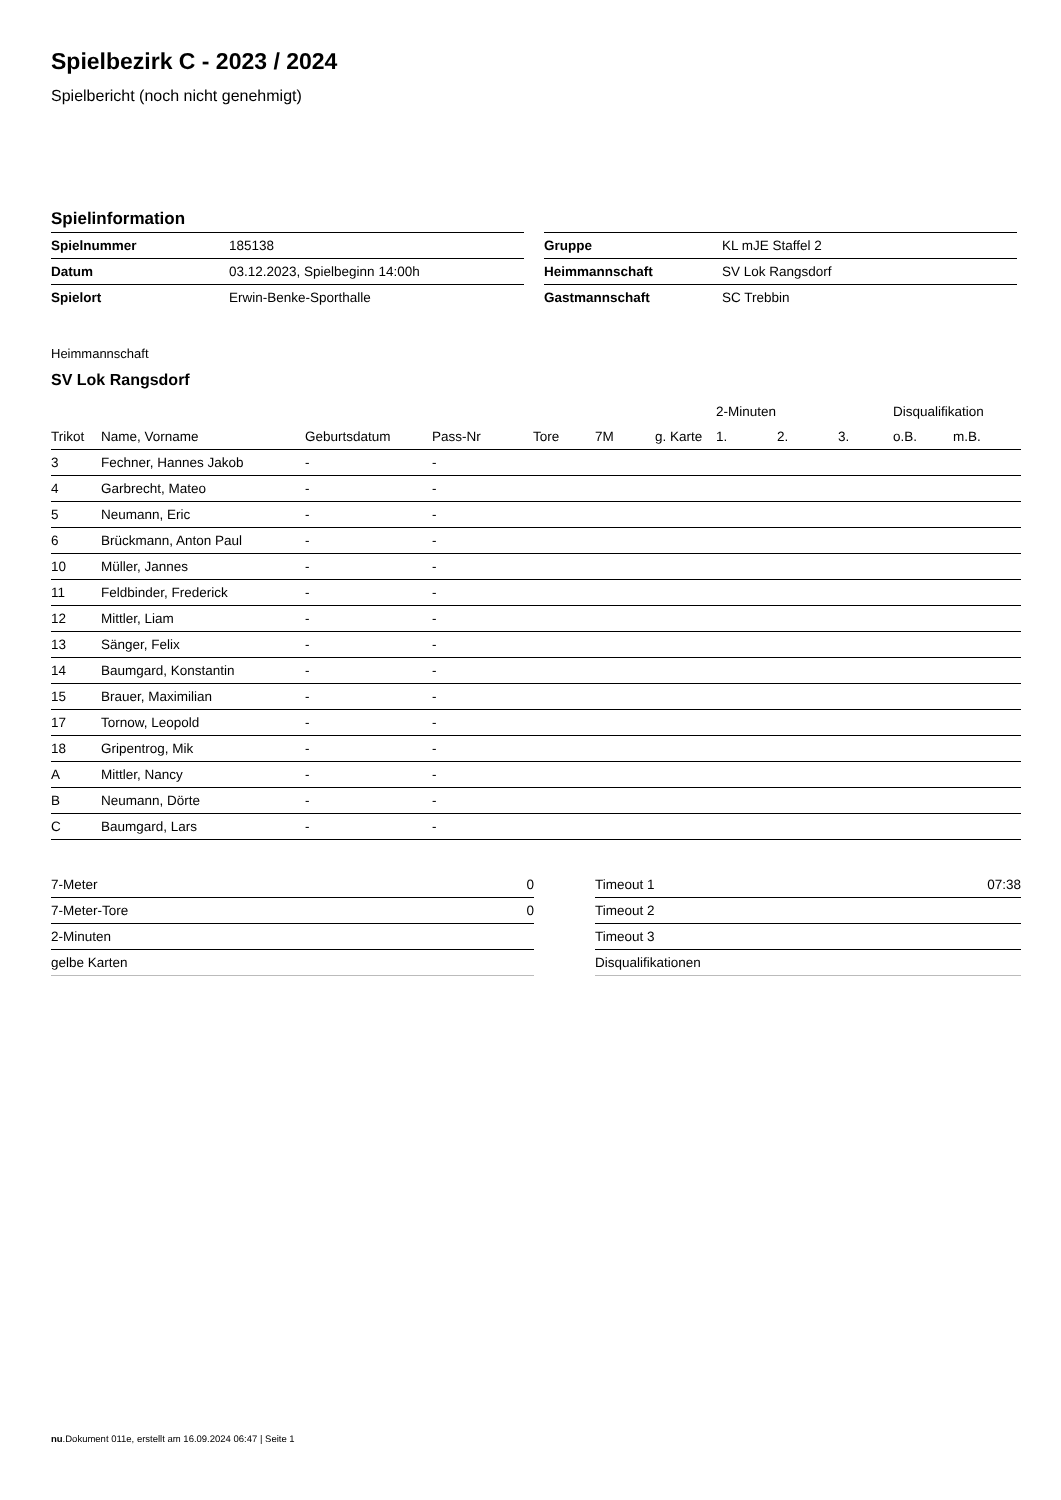Spielbezirk C - 2023 / 2024
Spielbericht (noch nicht genehmigt)
Spielinformation
| Spielnummer | 185138 |
| Datum | 03.12.2023, Spielbeginn 14:00h |
| Spielort | Erwin-Benke-Sporthalle |
| Gruppe | KL mJE Staffel 2 |
| Heimmannschaft | SV Lok Rangsdorf |
| Gastmannschaft | SC Trebbin |
Heimmannschaft
SV Lok Rangsdorf
| | | | | | | | 2-Minuten | | | Disqualifikation | |
| --- | --- | --- | --- | --- | --- | --- | --- | --- | --- | --- | --- |
| Trikot | Name, Vorname | Geburtsdatum | Pass-Nr | Tore | 7M | g. Karte | 1. | 2. | 3. | o.B. | m.B. |
| 3 | Fechner, Hannes Jakob | - | - | | | | | | | | |
| 4 | Garbrecht, Mateo | - | - | | | | | | | | |
| 5 | Neumann, Eric | - | - | | | | | | | | |
| 6 | Brückmann, Anton Paul | - | - | | | | | | | | |
| 10 | Müller, Jannes | - | - | | | | | | | | |
| 11 | Feldbinder, Frederick | - | - | | | | | | | | |
| 12 | Mittler, Liam | - | - | | | | | | | | |
| 13 | Sänger, Felix | - | - | | | | | | | | |
| 14 | Baumgard, Konstantin | - | - | | | | | | | | |
| 15 | Brauer, Maximilian | - | - | | | | | | | | |
| 17 | Tornow, Leopold | - | - | | | | | | | | |
| 18 | Gripentrog, Mik | - | - | | | | | | | | |
| A | Mittler, Nancy | - | - | | | | | | | | |
| B | Neumann, Dörte | - | - | | | | | | | | |
| C | Baumgard, Lars | - | - | | | | | | | | |
| 7-Meter | 0 |
| 7-Meter-Tore | 0 |
| 2-Minuten | |
| gelbe Karten | |
| Timeout 1 | 07:38 |
| Timeout 2 | |
| Timeout 3 | |
| Disqualifikationen | |
nu.Dokument 011e, erstellt am 16.09.2024 06:47 | Seite 1